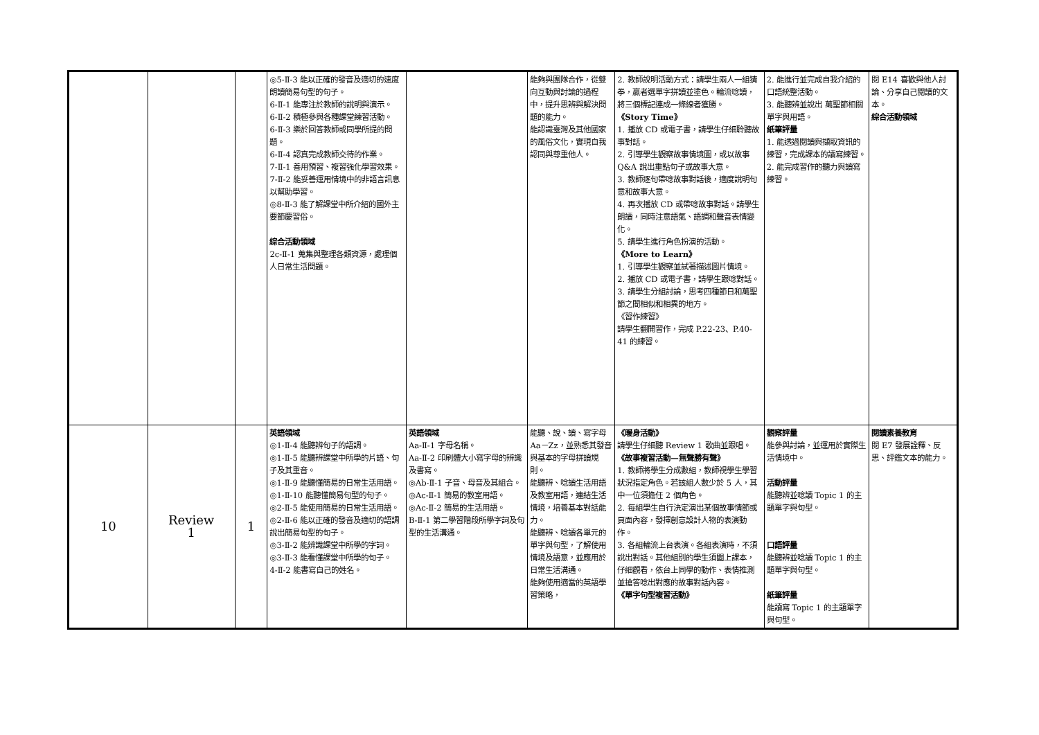| | | | ◎5-Ⅱ-3 能以正確的發音及適切的速度朗讀簡易句型的句子。 6-Ⅱ-1 能專注於教師的說明與演示。 6-Ⅱ-2 積極參與各種課堂練習活動。 6-Ⅱ-3 樂於回答教師或同學所提的問題。 6-Ⅱ-4 認真完成教師交待的作業。 7-Ⅱ-1 善用預習、複習強化學習效果。 7-Ⅱ-2 能妥善運用情境中的非語言訊息以幫助學習。 ◎8-Ⅱ-3 能了解課堂中所介紹的國外主要節慶習俗。 綜合活動領域 2c-Ⅱ-1 蒐集與整理各類資源，處理個人日常生活問題。 | | 能夠與團隊合作，從雙向互動與討論的過程中，提升思辨與解決問題的能力。 能認識臺灣及其他國家的風俗文化，實現自我認同與尊重他人。 | 2. 教師說明活動方式：請學生兩人一組猜拳，贏者選單字拼讀並塗色。輪流唸讀，將三個標記連成一條線者獲勝。 《Story Time》 1. 播放 CD 或電子書，請學生仔細聆聽故事對話。 2. 引導學生觀察故事情境圖，或以故事 Q&A 說出重點句子或故事大意。 3. 教師逐句帶唸故事對話後，適度說明句意和故事大意。 4. 再次播放 CD 或帶唸故事對話。請學生朗讀，同時注意語氣、語調和聲音表情變化。 5. 請學生進行角色扮演的活動。 《More to Learn》 1. 引導學生觀察並試著描述圖片情境。 2. 播放 CD 或電子書，請學生跟唸對話。 3. 請學生分組討論，思考四種節日和萬聖節之間相似和相異的地方。 《習作練習》 請學生翻開習作，完成 P.22-23、P.40-41 的練習。 | 2. 能進行並完成自我介紹的口語統整活動。 3. 能聽辨並說出 萬聖節相關單字與用語。 紙筆評量 1. 能透過閱讀與擷取資訊的練習，完成課本的讀寫練習。 2. 能完成習作的聽力與讀寫練習。 | 閱 E14 喜歡與他人討論、分享自己閱讀的文本。 綜合活動領域 |
| 10 | Review 1 | 1 | 英語領域 ◎1-Ⅱ-4 能聽辨句子的語調。 ◎1-Ⅱ-5 能聽辨課堂中所學的片語、句子及其重音。 ◎1-Ⅱ-9 能聽懂簡易的日常生活用語。 ◎1-Ⅱ-10 能聽懂簡易句型的句子。 ◎2-Ⅱ-5 能使用簡易的日常生活用語。 ◎2-Ⅱ-6 能以正確的發音及適切的語調說出簡易句型的句子。 ◎3-Ⅱ-2 能辨識課堂中所學的字詞。 ◎3-Ⅱ-3 能看懂課堂中所學的句子。 4-Ⅱ-2 能書寫自己的姓名。 | 英語領域 Aa-Ⅱ-1 字母名稱。 Aa-Ⅱ-2 印刷體大小寫字母的辨識及書寫。 ◎Ab-Ⅱ-1 子音、母音及其組合。 ◎Ac-Ⅱ-1 簡易的教室用語。 ◎Ac-Ⅱ-2 簡易的生活用語。 B-Ⅱ-1 第二學習階段所學字詞及句型的生活溝通。 | 能聽、說、讀、寫字母 Aa－Zz，並熟悉其發音與基本的字母拼讀規則。 能聽辨、唸讀生活用語及教室用語，連結生活情境，培養基本對話能力。 能聽辨、唸讀各單元的單字與句型，了解使用情境及語意，並應用於日常生活溝通。 能夠使用適當的英語學習策略， | 《暖身活動》 請學生仔細聽 Review 1 歌曲並跟唱。 《故事複習活動—無聲勝有聲》 1. 教師將學生分成數組，教師視學生學習狀況指定角色。若該組人數少於 5 人，其中一位須擔任 2 個角色。 2. 每組學生自行決定演出某個故事情節或頁面內容，發揮創意設計人物的表演動作。 3. 各組輪流上台表演。各組表演時，不須說出對話。其他組別的學生須闔上課本，仔細觀看，依台上同學的動作、表情推測並搶答唸出對應的故事對話內容。 《單字句型複習活動》 | 觀察評量 能參與討論，並運用於實際生活情境中。 活動評量 能聽辨並唸讀 Topic 1 的主題單字與句型。 口語評量 能聽辨並唸讀 Topic 1 的主題單字與句型。 紙筆評量 能讀寫 Topic 1 的主題單字與句型。 | 閱讀素養教育 閱 E7 發展詮釋、反思、評鑑文本的能力。 |